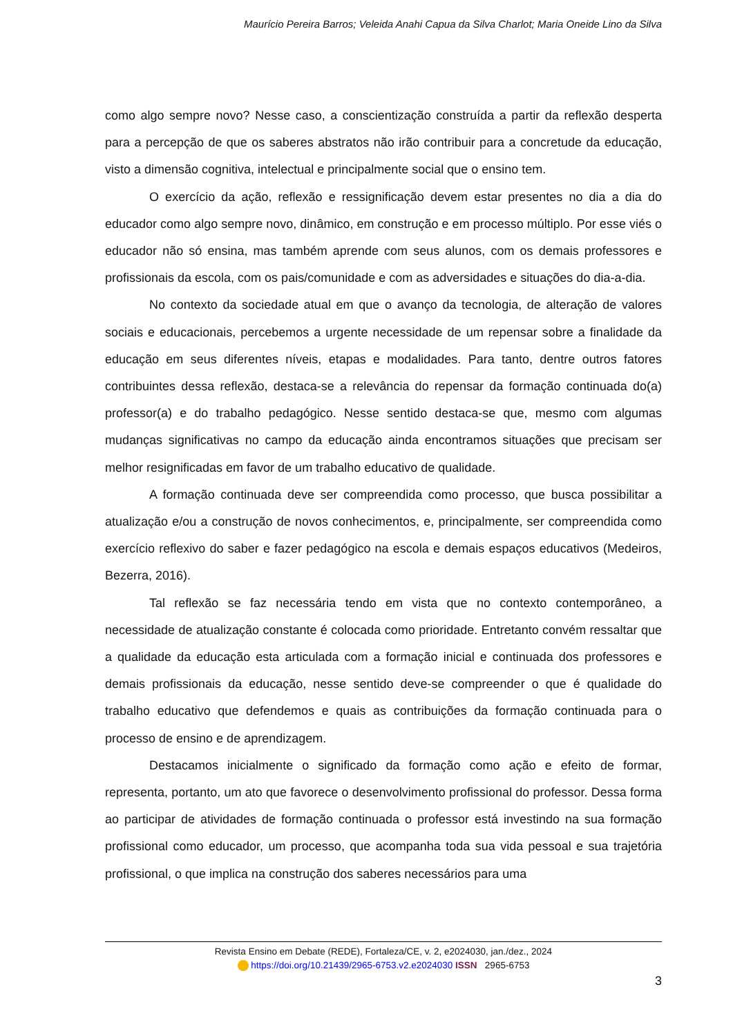Maurício Pereira Barros; Veleida Anahi Capua da Silva Charlot; Maria Oneide Lino da Silva
como algo sempre novo? Nesse caso, a conscientização construída a partir da reflexão desperta para a percepção de que os saberes abstratos não irão contribuir para a concretude da educação, visto a dimensão cognitiva, intelectual e principalmente social que o ensino tem.
O exercício da ação, reflexão e ressignificação devem estar presentes no dia a dia do educador como algo sempre novo, dinâmico, em construção e em processo múltiplo. Por esse viés o educador não só ensina, mas também aprende com seus alunos, com os demais professores e profissionais da escola, com os pais/comunidade e com as adversidades e situações do dia-a-dia.
No contexto da sociedade atual em que o avanço da tecnologia, de alteração de valores sociais e educacionais, percebemos a urgente necessidade de um repensar sobre a finalidade da educação em seus diferentes níveis, etapas e modalidades. Para tanto, dentre outros fatores contribuintes dessa reflexão, destaca-se a relevância do repensar da formação continuada do(a) professor(a) e do trabalho pedagógico. Nesse sentido destaca-se que, mesmo com algumas mudanças significativas no campo da educação ainda encontramos situações que precisam ser melhor resignificadas em favor de um trabalho educativo de qualidade.
A formação continuada deve ser compreendida como processo, que busca possibilitar a atualização e/ou a construção de novos conhecimentos, e, principalmente, ser compreendida como exercício reflexivo do saber e fazer pedagógico na escola e demais espaços educativos (Medeiros, Bezerra, 2016).
Tal reflexão se faz necessária tendo em vista que no contexto contemporâneo, a necessidade de atualização constante é colocada como prioridade. Entretanto convém ressaltar que a qualidade da educação esta articulada com a formação inicial e continuada dos professores e demais profissionais da educação, nesse sentido deve-se compreender o que é qualidade do trabalho educativo que defendemos e quais as contribuições da formação continuada para o processo de ensino e de aprendizagem.
Destacamos inicialmente o significado da formação como ação e efeito de formar, representa, portanto, um ato que favorece o desenvolvimento profissional do professor. Dessa forma ao participar de atividades de formação continuada o professor está investindo na sua formação profissional como educador, um processo, que acompanha toda sua vida pessoal e sua trajetória profissional, o que implica na construção dos saberes necessários para uma
Revista Ensino em Debate (REDE), Fortaleza/CE, v. 2, e2024030, jan./dez., 2024
https://doi.org/10.21439/2965-6753.v2.e2024030 ISSN 2965-6753
3